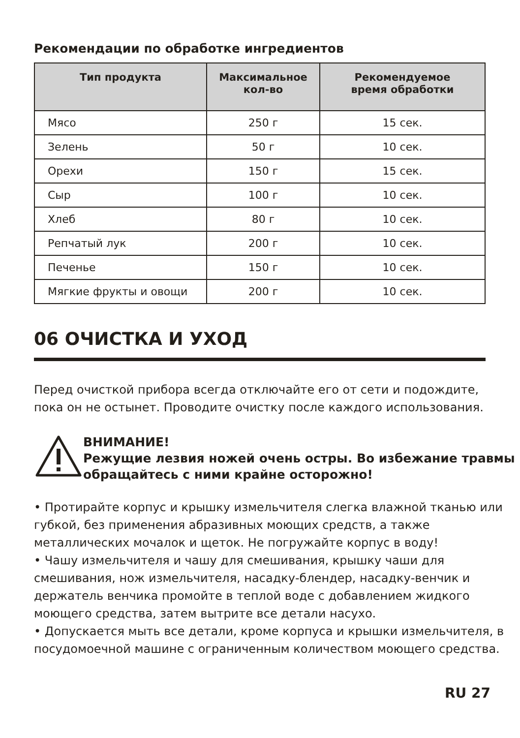Рекомендации по обработке ингредиентов
| Тип продукта | Максимальное кол-во | Рекомендуемое время обработки |
| --- | --- | --- |
| Мясо | 250 г | 15 сек. |
| Зелень | 50 г | 10 сек. |
| Орехи | 150 г | 15 сек. |
| Сыр | 100 г | 10 сек. |
| Хлеб | 80 г | 10 сек. |
| Репчатый лук | 200 г | 10 сек. |
| Печенье | 150 г | 10 сек. |
| Мягкие фрукты и овощи | 200 г | 10 сек. |
06 ОЧИСТКА И УХОД
Перед очисткой прибора всегда отключайте его от сети и подождите, пока он не остынет. Проводите очистку после каждого использования.
ВНИМАНИЕ!
Режущие лезвия ножей очень остры. Во избежание травмы обращайтесь с ними крайне осторожно!
• Протирайте корпус и крышку измельчителя слегка влажной тканью или губкой, без применения абразивных моющих средств, а также металлических мочалок и щеток. Не погружайте корпус в воду!
• Чашу измельчителя и чашу для смешивания, крышку чаши для смешивания, нож измельчителя, насадку-блендер, насадку-венчик и держатель венчика промойте в теплой воде с добавлением жидкого моющего средства, затем вытрите все детали насухо.
• Допускается мыть все детали, кроме корпуса и крышки измельчителя, в посудомоечной машине с ограниченным количеством моющего средства.
RU 27